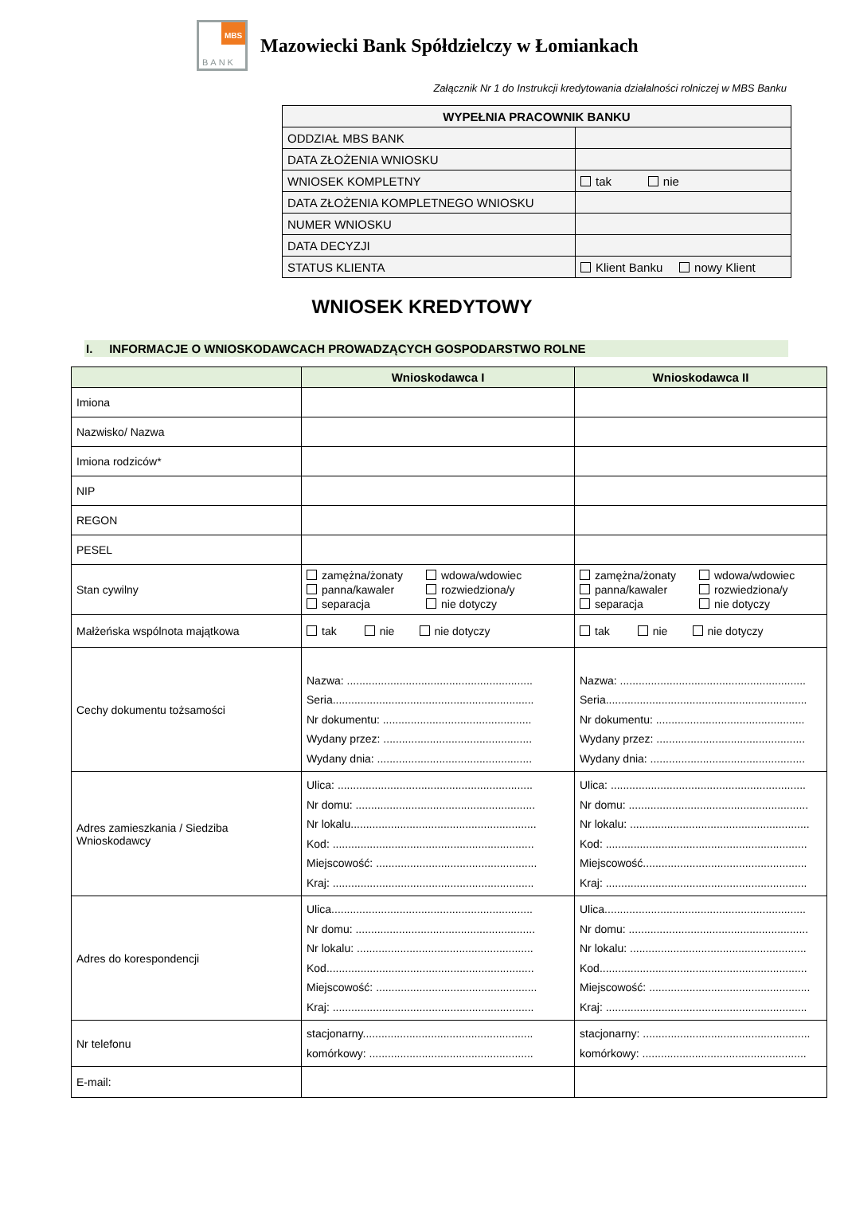MBS
BANK
Mazowiecki Bank Spółdzielczy w Łomiankach
Załącznik Nr 1 do Instrukcji kredytowania działalności rolniczej w MBS Banku
| WYPEŁNIA PRACOWNIK BANKU | |
| --- | --- |
| ODDZIAŁ MBS BANK | |
| DATA ZŁOŻENIA WNIOSKU | |
| WNIOSEK KOMPLETNY | tak nie |
| DATA ZŁOŻENIA KOMPLETNEGO WNIOSKU | |
| NUMER WNIOSKU | |
| DATA DECYZJI | |
| STATUS KLIENTA | Klient Banku nowy Klient |
WNIOSEK KREDYTOWY
I. INFORMACJE O WNIOSKODAWCACH PROWADZĄCYCH GOSPODARSTWO ROLNE
| | Wnioskodawca I | Wnioskodawca II |
| --- | --- | --- |
| Imiona | | |
| Nazwisko/ Nazwa | | |
| Imiona rodziców* | | |
| NIP | | |
| REGON | | |
| PESEL | | |
| Stan cywilny | zamężna/żonaty wdowa/wdowiec panna/kawaler rozwiedziona/y separacja nie dotyczy | zamężna/żonaty wdowa/wdowiec panna/kawaler rozwiedziona/y separacja nie dotyczy |
| Małżeńska wspólnota majątkowa | tak nie nie dotyczy | tak nie nie dotyczy |
| Cechy dokumentu tożsamości | Nazwa: ............................................................ Seria................................................................. Nr dokumentu: ................................................ Wydany przez: ................................................ Wydany dnia: .................................................. | Nazwa: ............................................................ Seria................................................................. Nr dokumentu: ................................................ Wydany przez: ................................................ Wydany dnia: .................................................. |
| Adres zamieszkania / Siedziba Wnioskodawcy | Ulica: ............................................................... Nr domu: .......................................................... Nr lokalu............................................................ Kod: ................................................................. Miejscowość: .................................................... Kraj: ................................................................. | Ulica: ............................................................... Nr domu: .......................................................... Nr lokalu: .......................................................... Kod: ................................................................. Miejscowość..................................................... Kraj: ................................................................. |
| Adres do korespondencji | Ulica................................................................. Nr domu: .......................................................... Nr lokalu: ......................................................... Kod................................................................... Miejscowość: .................................................... Kraj: ................................................................. | Ulica................................................................. Nr domu: .......................................................... Nr lokalu: ......................................................... Kod................................................................... Miejscowość: .................................................... Kraj: ................................................................. |
| Nr telefonu | stacjonarny....................................................... komórkowy: ..................................................... | stacjonarny: ...................................................... komórkowy: ..................................................... |
| E-mail: | | |